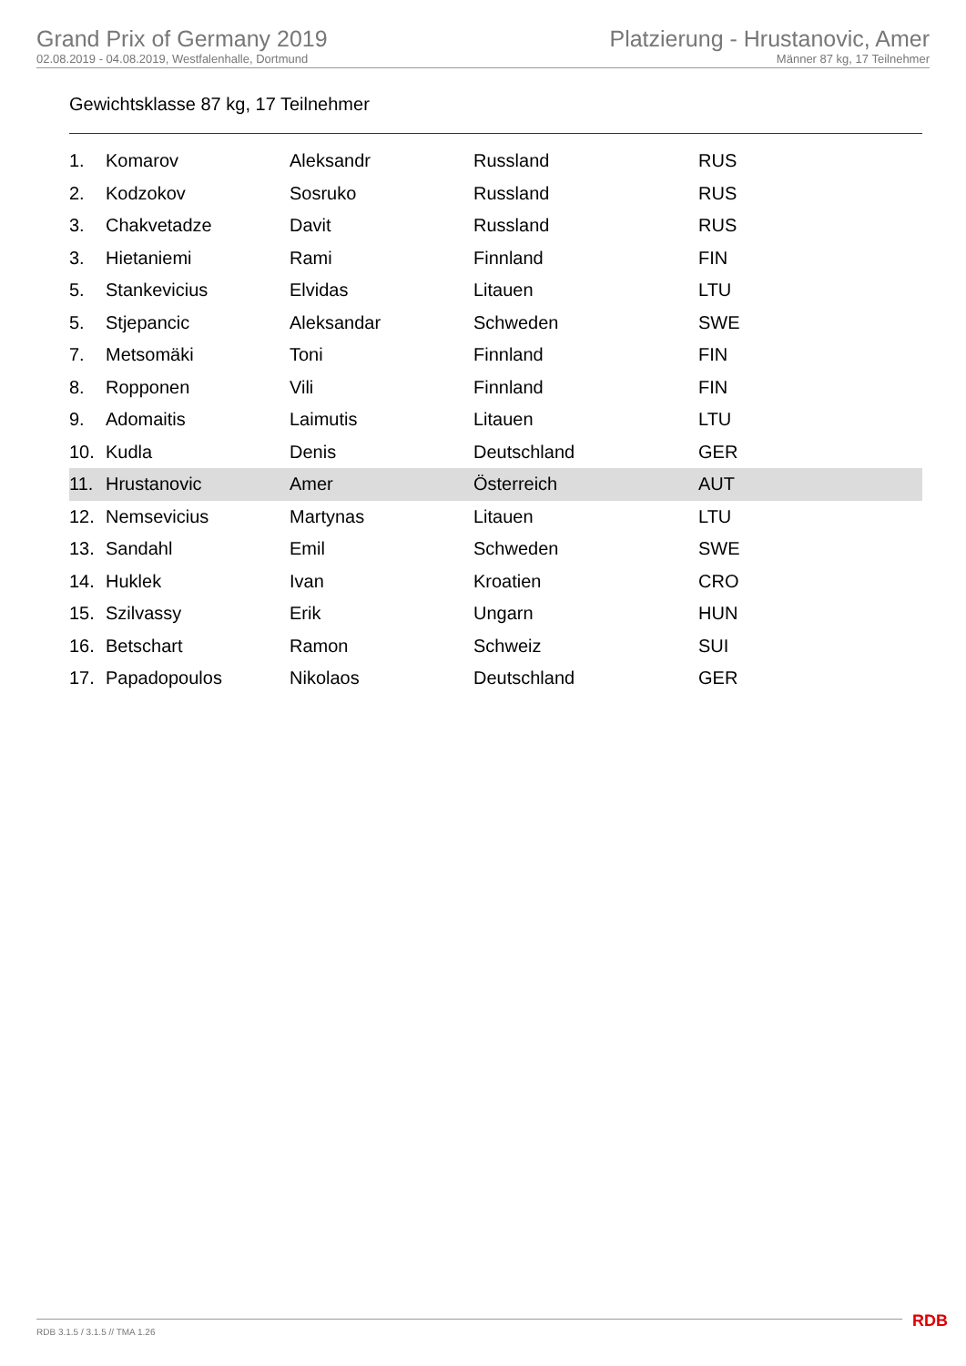Grand Prix of Germany 2019
02.08.2019 - 04.08.2019, Westfalenhalle, Dortmund
Platzierung - Hrustanovic, Amer
Männer 87 kg, 17 Teilnehmer
Gewichtsklasse 87 kg, 17 Teilnehmer
| 1. | Komarov | Aleksandr | Russland | RUS |
| 2. | Kodzokov | Sosruko | Russland | RUS |
| 3. | Chakvetadze | Davit | Russland | RUS |
| 3. | Hietaniemi | Rami | Finnland | FIN |
| 5. | Stankevicius | Elvidas | Litauen | LTU |
| 5. | Stjepancic | Aleksandar | Schweden | SWE |
| 7. | Metsomäki | Toni | Finnland | FIN |
| 8. | Ropponen | Vili | Finnland | FIN |
| 9. | Adomaitis | Laimutis | Litauen | LTU |
| 10. | Kudla | Denis | Deutschland | GER |
| 11. | Hrustanovic | Amer | Österreich | AUT |
| 12. | Nemsevicius | Martynas | Litauen | LTU |
| 13. | Sandahl | Emil | Schweden | SWE |
| 14. | Huklek | Ivan | Kroatien | CRO |
| 15. | Szilvassy | Erik | Ungarn | HUN |
| 16. | Betschart | Ramon | Schweiz | SUI |
| 17. | Papadopoulos | Nikolaos | Deutschland | GER |
RDB 3.1.5 / 3.1.5 // TMA 1.26 RDB